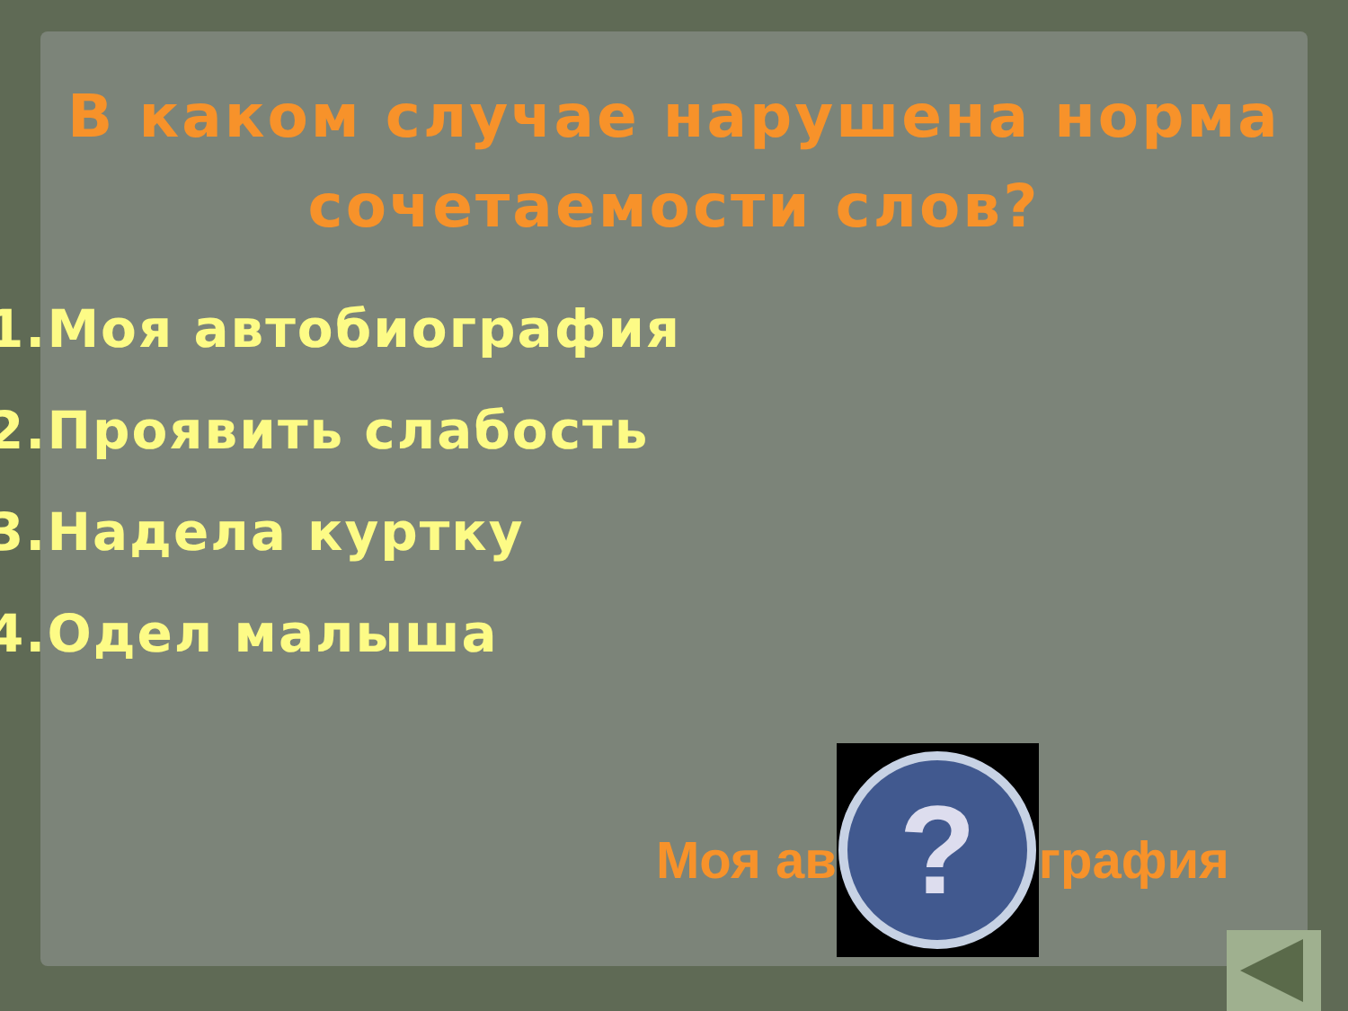В каком случае нарушена норма
сочетаемости слов?
1.Моя автобиография
2.Проявить слабость
3.Надела куртку
4.Одел малыша
Моя ав
?
графия